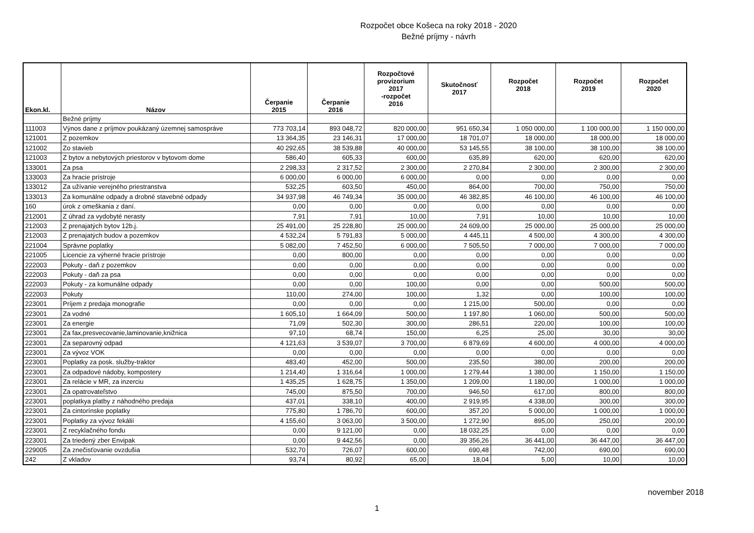Rozpočet obce Košeca na roky 2018 - 2020
Bežné príjmy - návrh
| Ekon.kl. | Názov | Čerpanie 2015 | Čerpanie 2016 | Rozpočtové provizorium 2017 -rozpočet 2016 | Skutočnosť 2017 | Rozpočet 2018 | Rozpočet 2019 | Rozpočet 2020 |
| --- | --- | --- | --- | --- | --- | --- | --- | --- |
| | Bežné príjmy | | | | | | | |
| 111003 | Výnos dane z príjmov poukázaný územnej samospráve | 773 703,14 | 893 048,72 | 820 000,00 | 951 650,34 | 1 050 000,00 | 1 100 000,00 | 1 150 000,00 |
| 121001 | Z pozemkov | 13 364,35 | 23 146,31 | 17 000,00 | 18 701,07 | 18 000,00 | 18 000,00 | 18 000,00 |
| 121002 | Zo stavieb | 40 292,65 | 38 539,88 | 40 000,00 | 53 145,55 | 38 100,00 | 38 100,00 | 38 100,00 |
| 121003 | Z bytov a nebytových priestorov v bytovom dome | 586,40 | 605,33 | 600,00 | 635,89 | 620,00 | 620,00 | 620,00 |
| 133001 | Za psa | 2 298,33 | 2 317,52 | 2 300,00 | 2 270,84 | 2 300,00 | 2 300,00 | 2 300,00 |
| 133003 | Za hracie prístroje | 6 000,00 | 6 000,00 | 6 000,00 | 0,00 | 0,00 | 0,00 | 0,00 |
| 133012 | Za užívanie verejného priestranstva | 532,25 | 603,50 | 450,00 | 864,00 | 700,00 | 750,00 | 750,00 |
| 133013 | Za komunálne odpady a drobné stavebné odpady | 34 937,98 | 46 749,34 | 35 000,00 | 46 382,85 | 46 100,00 | 46 100,00 | 46 100,00 |
| 160 | úrok z omeškania z daní. | 0,00 | 0,00 | 0,00 | 0,00 | 0,00 | 0,00 | 0,00 |
| 212001 | Z úhrad za vydobyté nerasty | 7,91 | 7,91 | 10,00 | 7,91 | 10,00 | 10,00 | 10,00 |
| 212003 | Z prenajatých bytov 12b.j. | 25 491,00 | 25 228,80 | 25 000,00 | 24 609,00 | 25 000,00 | 25 000,00 | 25 000,00 |
| 212003 | Z prenajatých budov a pozemkov | 4 532,24 | 5 791,83 | 5 000,00 | 4 445,11 | 4 500,00 | 4 300,00 | 4 300,00 |
| 221004 | Správne poplatky | 5 082,00 | 7 452,50 | 6 000,00 | 7 505,50 | 7 000,00 | 7 000,00 | 7 000,00 |
| 221005 | Licencie za výherné hracie prístroje | 0,00 | 800,00 | 0,00 | 0,00 | 0,00 | 0,00 | 0,00 |
| 222003 | Pokuty - daň z pozemkov | 0,00 | 0,00 | 0,00 | 0,00 | 0,00 | 0,00 | 0,00 |
| 222003 | Pokuty - daň za psa | 0,00 | 0,00 | 0,00 | 0,00 | 0,00 | 0,00 | 0,00 |
| 222003 | Pokuty - za komunálne odpady | 0,00 | 0,00 | 100,00 | 0,00 | 0,00 | 500,00 | 500,00 |
| 222003 | Pokuty | 110,00 | 274,00 | 100,00 | 1,32 | 0,00 | 100,00 | 100,00 |
| 223001 | Príjem z predaja monografie | 0,00 | 0,00 | 0,00 | 1 215,00 | 500,00 | 0,00 | 0,00 |
| 223001 | Za vodné | 1 605,10 | 1 664,09 | 500,00 | 1 197,80 | 1 060,00 | 500,00 | 500,00 |
| 223001 | Za energie | 71,09 | 502,30 | 300,00 | 286,51 | 220,00 | 100,00 | 100,00 |
| 223001 | Za fax,presvecovanie,laminovanie,knižnica | 97,10 | 68,74 | 150,00 | 6,25 | 25,00 | 30,00 | 30,00 |
| 223001 | Za separovný odpad | 4 121,63 | 3 539,07 | 3 700,00 | 6 879,69 | 4 600,00 | 4 000,00 | 4 000,00 |
| 223001 | Za vývoz VOK | 0,00 | 0,00 | 0,00 | 0,00 | 0,00 | 0,00 | 0,00 |
| 223001 | Poplatky za posk. služby-traktor | 483,40 | 452,00 | 500,00 | 235,50 | 380,00 | 200,00 | 200,00 |
| 223001 | Za odpadové nádoby, kompostery | 1 214,40 | 1 316,64 | 1 000,00 | 1 279,44 | 1 380,00 | 1 150,00 | 1 150,00 |
| 223001 | Za relácie v MR, za inzerciu | 1 435,25 | 1 628,75 | 1 350,00 | 1 209,00 | 1 180,00 | 1 000,00 | 1 000,00 |
| 223001 | Za opatrovateľstvo | 745,00 | 875,50 | 700,00 | 946,50 | 617,00 | 800,00 | 800,00 |
| 223001 | poplatkya platby z náhodného predaja | 437,01 | 338,10 | 400,00 | 2 919,95 | 4 338,00 | 300,00 | 300,00 |
| 223001 | Za cintorínske poplatky | 775,80 | 1 786,70 | 600,00 | 357,20 | 5 000,00 | 1 000,00 | 1 000,00 |
| 223001 | Poplatky za vývoz fekálií | 4 155,60 | 3 063,00 | 3 500,00 | 1 272,90 | 895,00 | 250,00 | 200,00 |
| 223001 | Z recyklačného fondu | 0,00 | 9 121,00 | 0,00 | 18 032,25 | 0,00 | 0,00 | 0,00 |
| 223001 | Za triedený zber Envipak | 0,00 | 9 442,56 | 0,00 | 39 356,26 | 36 441,00 | 36 447,00 | 36 447,00 |
| 229005 | Za znečisťovanie ovzdušia | 532,70 | 726,07 | 600,00 | 690,48 | 742,00 | 690,00 | 690,00 |
| 242 | Z vkladov | 93,74 | 80,92 | 65,00 | 18,04 | 5,00 | 10,00 | 10,00 |
november 2018
1